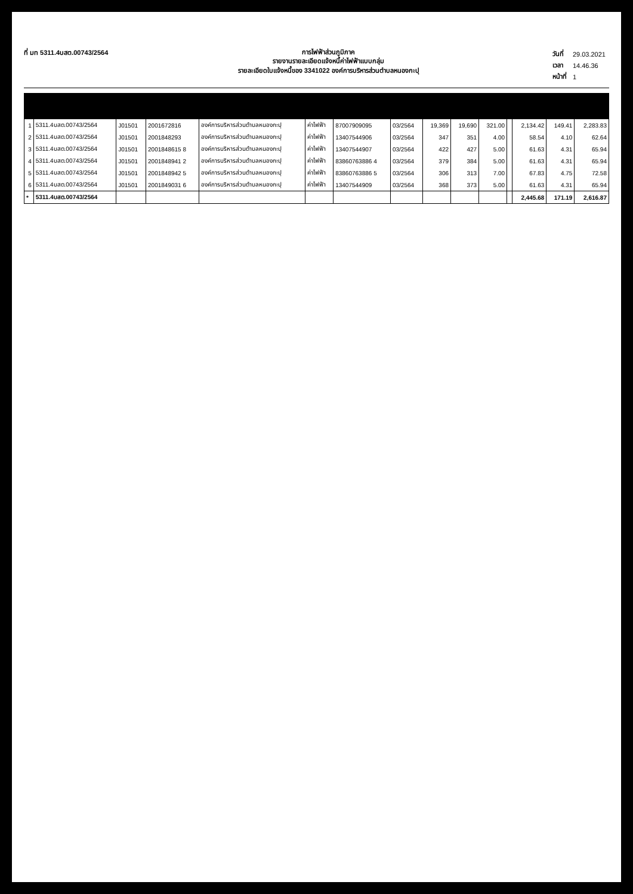ที่ มท 5311.4บสต.00743/2564
การไฟฟ้าส่วนภูมิภาค
รายงานรายละเอียดแจ้งหนี้ค่าไฟฟ้าแบบกลุ่ม
รายละเอียดใบแจ้งหนี้ของ 3341022 องค์การบริหารส่วนตำบลหนองกะปุ
| วันที่ | 29.03.2021 |
| เวลา | 14.46.36 |
| หน้าที่ | 1 |
| 1 | 5311.4บสต.00743/2564 | J01501 | 2001672816 | องค์การบริหารส่วนตำบลหนองกะปุ | ค่าไฟฟ้า | 87007909095 | 03/2564 | 19,369 | 19,690 | 321.00 | | 2,134.42 | 149.41 | 2,283.83 |
| 2 | 5311.4บสต.00743/2564 | J01501 | 2001848293 | องค์การบริหารส่วนตำบลหนองกะปุ | ค่าไฟฟ้า | 13407544906 | 03/2564 | 347 | 351 | 4.00 | | 58.54 | 4.10 | 62.64 |
| 3 | 5311.4บสต.00743/2564 | J01501 | 2001848615 8 | องค์การบริหารส่วนตำบลหนองกะปุ | ค่าไฟฟ้า | 13407544907 | 03/2564 | 422 | 427 | 5.00 | | 61.63 | 4.31 | 65.94 |
| 4 | 5311.4บสต.00743/2564 | J01501 | 2001848941 2 | องค์การบริหารส่วนตำบลหนองกะปุ | ค่าไฟฟ้า | 83860763886 4 | 03/2564 | 379 | 384 | 5.00 | | 61.63 | 4.31 | 65.94 |
| 5 | 5311.4บสต.00743/2564 | J01501 | 2001848942 5 | องค์การบริหารส่วนตำบลหนองกะปุ | ค่าไฟฟ้า | 83860763886 5 | 03/2564 | 306 | 313 | 7.00 | | 67.83 | 4.75 | 72.58 |
| 6 | 5311.4บสต.00743/2564 | J01501 | 2001849031 6 | องค์การบริหารส่วนตำบลหนองกะปุ | ค่าไฟฟ้า | 13407544909 | 03/2564 | 368 | 373 | 5.00 | | 61.63 | 4.31 | 65.94 |
| * | 5311.4บสต.00743/2564 | | | | | | | | | | | 2,445.68 | 171.19 | 2,616.87 |